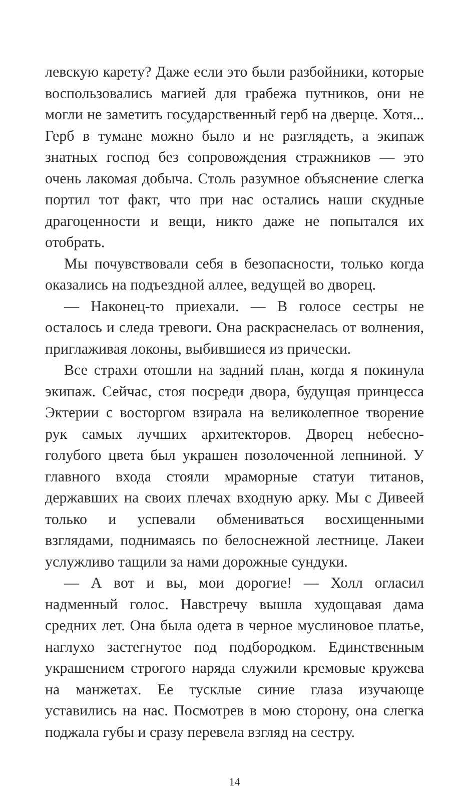левскую карету? Даже если это были разбойники, которые воспользовались магией для грабежа путников, они не могли не заметить государственный герб на дверце. Хотя... Герб в тумане можно было и не разглядеть, а экипаж знатных господ без сопровождения стражников — это очень лакомая добыча. Столь разумное объяснение слегка портил тот факт, что при нас остались наши скудные драгоценности и вещи, никто даже не попытался их отобрать.
Мы почувствовали себя в безопасности, только когда оказались на подъездной аллее, ведущей во дворец.
— Наконец-то приехали. — В голосе сестры не осталось и следа тревоги. Она раскраснелась от волнения, приглаживая локоны, выбившиеся из прически.
Все страхи отошли на задний план, когда я покинула экипаж. Сейчас, стоя посреди двора, будущая принцесса Эктерии с восторгом взирала на великолепное творение рук самых лучших архитекторов. Дворец небесно-голубого цвета был украшен позолоченной лепниной. У главного входа стояли мраморные статуи титанов, державших на своих плечах входную арку. Мы с Дивеей только и успевали обмениваться восхищенными взглядами, поднимаясь по белоснежной лестнице. Лакеи услужливо тащили за нами дорожные сундуки.
— А вот и вы, мои дорогие! — Холл огласил надменный голос. Навстречу вышла худощавая дама средних лет. Она была одета в черное муслиновое платье, наглухо застегнутое под подбородком. Единственным украшением строгого наряда служили кремовые кружева на манжетах. Ее тусклые синие глаза изучающе уставились на нас. Посмотрев в мою сторону, она слегка поджала губы и сразу перевела взгляд на сестру.
14